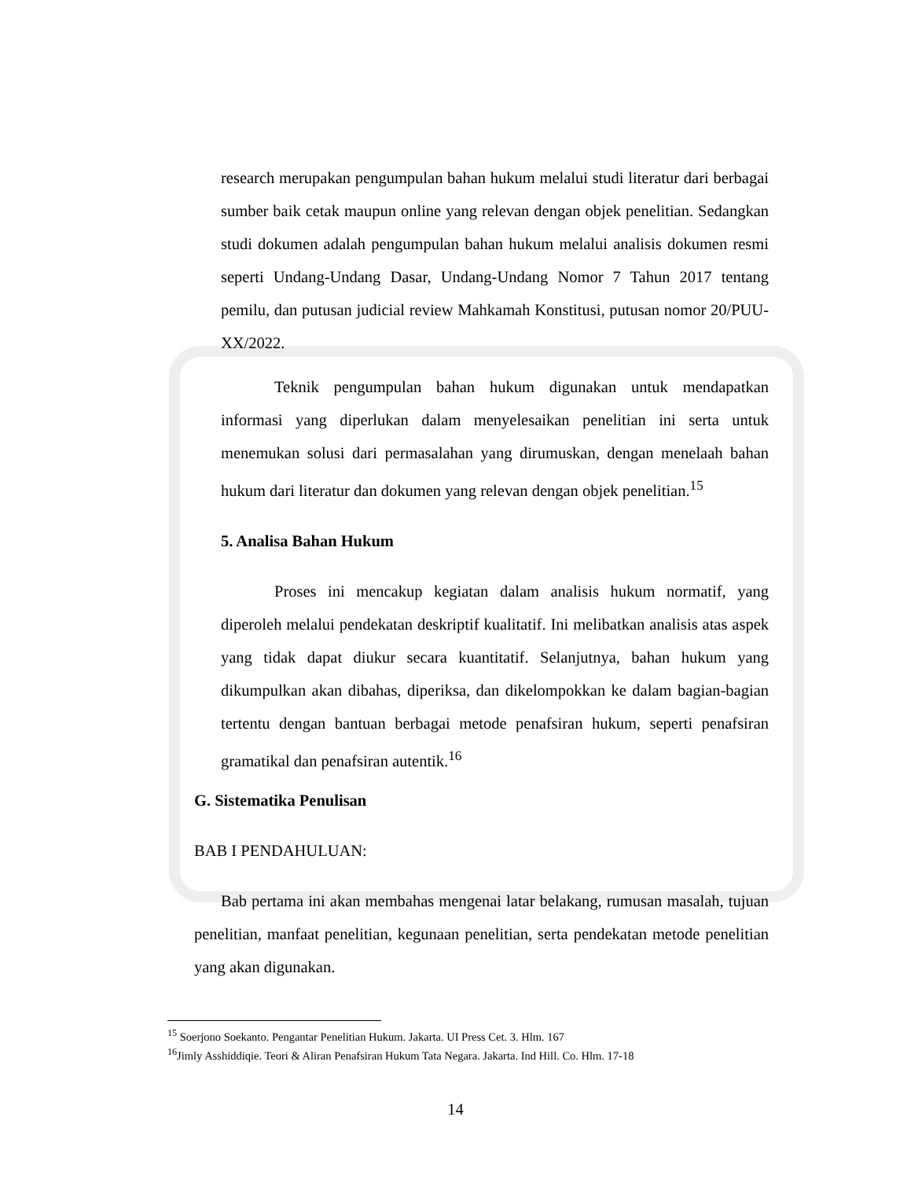research merupakan pengumpulan bahan hukum melalui studi literatur dari berbagai sumber baik cetak maupun online yang relevan dengan objek penelitian. Sedangkan studi dokumen adalah pengumpulan bahan hukum melalui analisis dokumen resmi seperti Undang-Undang Dasar, Undang-Undang Nomor 7 Tahun 2017 tentang pemilu, dan putusan judicial review Mahkamah Konstitusi, putusan nomor 20/PUU-XX/2022.
Teknik pengumpulan bahan hukum digunakan untuk mendapatkan informasi yang diperlukan dalam menyelesaikan penelitian ini serta untuk menemukan solusi dari permasalahan yang dirumuskan, dengan menelaah bahan hukum dari literatur dan dokumen yang relevan dengan objek penelitian.<sup>15</sup>
5. Analisa Bahan Hukum
Proses ini mencakup kegiatan dalam analisis hukum normatif, yang diperoleh melalui pendekatan deskriptif kualitatif. Ini melibatkan analisis atas aspek yang tidak dapat diukur secara kuantitatif. Selanjutnya, bahan hukum yang dikumpulkan akan dibahas, diperiksa, dan dikelompokkan ke dalam bagian-bagian tertentu dengan bantuan berbagai metode penafsiran hukum, seperti penafsiran gramatikal dan penafsiran autentik.<sup>16</sup>
G. Sistematika Penulisan
BAB I PENDAHULUAN:
Bab pertama ini akan membahas mengenai latar belakang, rumusan masalah, tujuan penelitian, manfaat penelitian, kegunaan penelitian, serta pendekatan metode penelitian yang akan digunakan.
<sup>15</sup> Soerjono Soekanto. Pengantar Penelitian Hukum. Jakarta. UI Press Cet. 3. Hlm. 167
<sup>16</sup> Jimly Asshiddiqie. Teori & Aliran Penafsiran Hukum Tata Negara. Jakarta. Ind Hill. Co. Hlm. 17-18
14